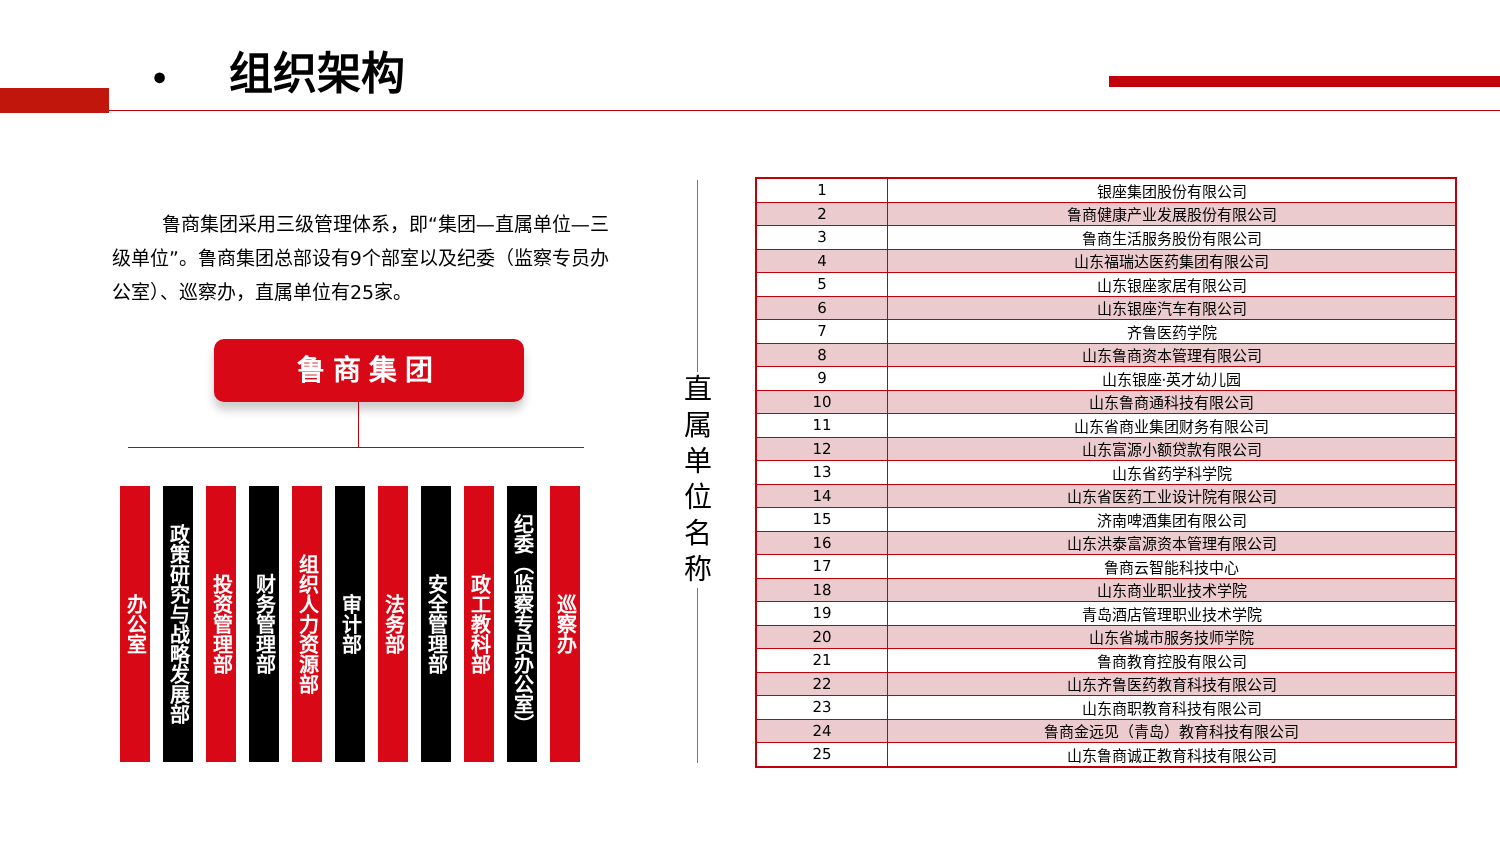• 组织架构
鲁商集团采用三级管理体系，即“集团—直属单位—三级单位”。鲁商集团总部设有9个部室以及纪委（监察专员办公室）、巡察办，直属单位有25家。
鲁商集团
办公室
政策研究与战略发展部
投资管理部
财务管理部
组织人力资源部
审计部
法务部
安全管理部
政工教科部
纪委（监察专员办公室）
巡察办
直属单位名称
| 1 | 银座集团股份有限公司 |
| 2 | 鲁商健康产业发展股份有限公司 |
| 3 | 鲁商生活服务股份有限公司 |
| 4 | 山东福瑞达医药集团有限公司 |
| 5 | 山东银座家居有限公司 |
| 6 | 山东银座汽车有限公司 |
| 7 | 齐鲁医药学院 |
| 8 | 山东鲁商资本管理有限公司 |
| 9 | 山东银座·英才幼儿园 |
| 10 | 山东鲁商通科技有限公司 |
| 11 | 山东省商业集团财务有限公司 |
| 12 | 山东富源小额贷款有限公司 |
| 13 | 山东省药学科学院 |
| 14 | 山东省医药工业设计院有限公司 |
| 15 | 济南啤酒集团有限公司 |
| 16 | 山东洪泰富源资本管理有限公司 |
| 17 | 鲁商云智能科技中心 |
| 18 | 山东商业职业技术学院 |
| 19 | 青岛酒店管理职业技术学院 |
| 20 | 山东省城市服务技师学院 |
| 21 | 鲁商教育控股有限公司 |
| 22 | 山东齐鲁医药教育科技有限公司 |
| 23 | 山东商职教育科技有限公司 |
| 24 | 鲁商金远见（青岛）教育科技有限公司 |
| 25 | 山东鲁商诚正教育科技有限公司 |